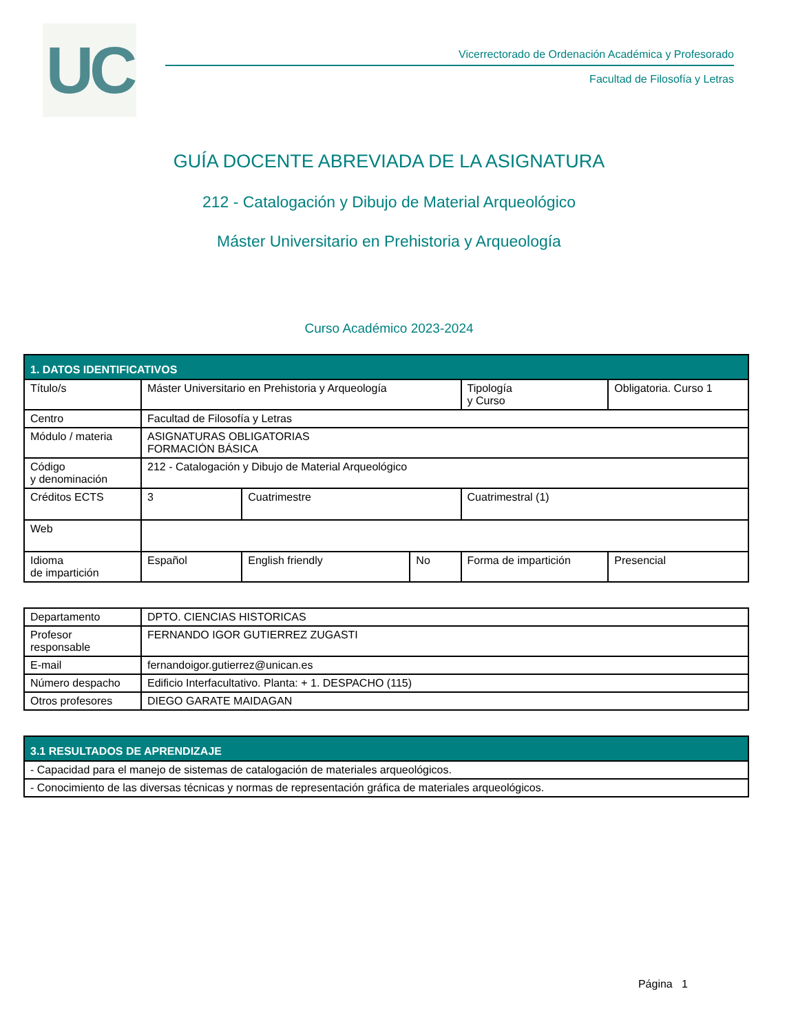UC
Vicerrectorado de Ordenación Académica y Profesorado
Facultad de Filosofía y Letras
GUÍA DOCENTE ABREVIADA DE LA ASIGNATURA
212 - Catalogación y Dibujo de Material Arqueológico
Máster Universitario en Prehistoria y Arqueología
Curso Académico 2023-2024
| 1. DATOS IDENTIFICATIVOS | | | | | | |
| --- | --- | --- | --- | --- | --- | --- |
| Título/s | Máster Universitario en Prehistoria y Arqueología | | | | Tipología y Curso | Obligatoria. Curso 1 |
| Centro | Facultad de Filosofía y Letras | | | | | |
| Módulo / materia | ASIGNATURAS OBLIGATORIAS FORMACIÓN BÁSICA | | | | | |
| Código y denominación | 212 - Catalogación y Dibujo de Material Arqueológico | | | | | |
| Créditos ECTS | 3 | Cuatrimestre | | Cuatrimestral (1) | | |
| Web | | | | | | |
| Idioma de impartición | Español | English friendly | No | Forma de impartición | | Presencial |
| Departamento | DPTO. CIENCIAS HISTORICAS |
| Profesor responsable | FERNANDO IGOR GUTIERREZ ZUGASTI |
| E-mail | fernandoigor.gutierrez@unican.es |
| Número despacho | Edificio Interfacultativo. Planta: + 1. DESPACHO (115) |
| Otros profesores | DIEGO GARATE MAIDAGAN |
| 3.1 RESULTADOS DE APRENDIZAJE |
| --- |
| - Capacidad para el manejo de sistemas de catalogación de materiales arqueológicos. |
| - Conocimiento de las diversas técnicas y normas de representación gráfica de materiales arqueológicos. |
Página 1